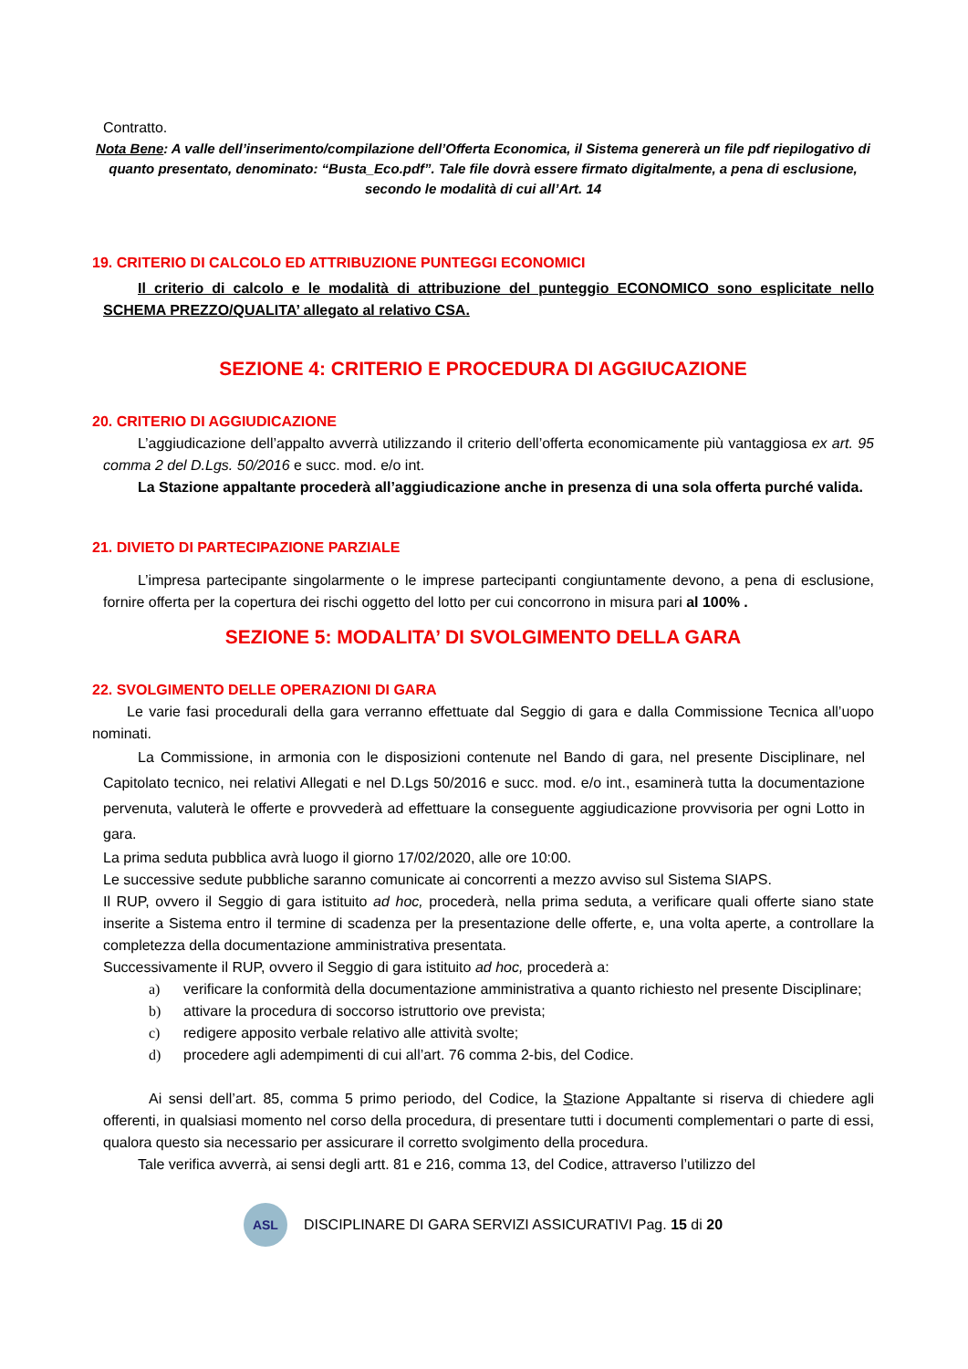Contratto.
Nota Bene: A valle dell’inserimento/compilazione dell’Offerta Economica, il Sistema genererà un file pdf riepilogativo di quanto presentato, denominato: “Busta_Eco.pdf”. Tale file dovrà essere firmato digitalmente, a pena di esclusione, secondo le modalità di cui all’Art. 14
19. CRITERIO DI CALCOLO ED ATTRIBUZIONE PUNTEGGI ECONOMICI
Il criterio di calcolo e le modalità di attribuzione del punteggio ECONOMICO sono esplicitate nello SCHEMA PREZZO/QUALITA’ allegato al relativo CSA.
SEZIONE 4: CRITERIO E PROCEDURA DI AGGIUCAZIONE
20. CRITERIO DI AGGIUDICAZIONE
L’aggiudicazione dell’appalto avverrà utilizzando il criterio dell’offerta economicamente più vantaggiosa ex art. 95 comma 2 del D.Lgs. 50/2016 e succ. mod. e/o int.
La Stazione appaltante procederà all’aggiudicazione anche in presenza di una sola offerta purché valida.
21. DIVIETO DI PARTECIPAZIONE PARZIALE
L’impresa partecipante singolarmente o le imprese partecipanti congiuntamente devono, a pena di esclusione, fornire offerta per la copertura dei rischi oggetto del lotto per cui concorrono in misura pari al 100% .
SEZIONE 5: MODALITA’ DI SVOLGIMENTO DELLA GARA
22. SVOLGIMENTO DELLE OPERAZIONI DI GARA
Le varie fasi procedurali della gara verranno effettuate dal Seggio di gara e dalla Commissione Tecnica all’uopo nominati.
La Commissione, in armonia con le disposizioni contenute nel Bando di gara, nel presente Disciplinare, nel Capitolato tecnico, nei relativi Allegati e nel D.Lgs 50/2016 e succ. mod. e/o int., esaminerà tutta la documentazione pervenuta, valuterà le offerte e provvederà ad effettuare la conseguente aggiudicazione provvisoria per ogni Lotto in gara.
La prima seduta pubblica avrà luogo il giorno 17/02/2020, alle ore 10:00.
Le successive sedute pubbliche saranno comunicate ai concorrenti a mezzo avviso sul Sistema SIAPS.
Il RUP, ovvero il Seggio di gara istituito ad hoc, procederà, nella prima seduta, a verificare quali offerte siano state inserite a Sistema entro il termine di scadenza per la presentazione delle offerte, e, una volta aperte, a controllare la completezza della documentazione amministrativa presentata.
Successivamente il RUP, ovvero il Seggio di gara istituito ad hoc, procederà a:
a) verificare la conformità della documentazione amministrativa a quanto richiesto nel presente Disciplinare;
b) attivare la procedura di soccorso istruttorio ove prevista;
c) redigere apposito verbale relativo alle attività svolte;
d) procedere agli adempimenti di cui all’art. 76 comma 2-bis, del Codice.
Ai sensi dell’art. 85, comma 5 primo periodo, del Codice, la Stazione Appaltante si riserva di chiedere agli offerenti, in qualsiasi momento nel corso della procedura, di presentare tutti i documenti complementari o parte di essi, qualora questo sia necessario per assicurare il corretto svolgimento della procedura.
Tale verifica avverrà, ai sensi degli artt. 81 e 216, comma 13, del Codice, attraverso l’utilizzo del
ASL
DISCIPLINARE DI GARA SERVIZI ASSICURATIVI Pag. 15 di 20